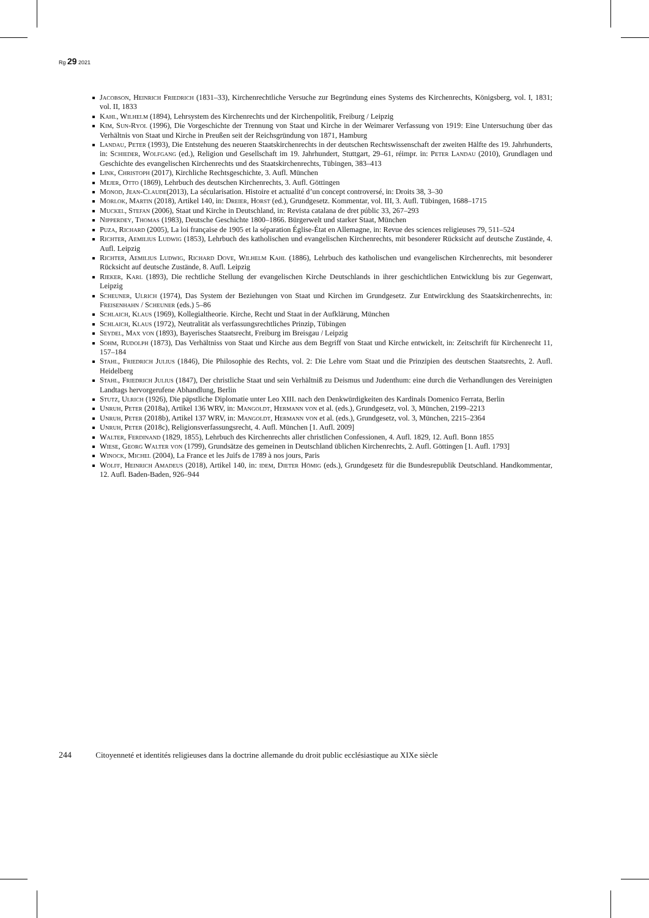Rg 29 2021
Jacobson, Heinrich Friedrich (1831–33), Kirchenrechtliche Versuche zur Begründung eines Systems des Kirchenrechts, Königsberg, vol. I, 1831; vol. II, 1833
Kahl, Wilhelm (1894), Lehrsystem des Kirchenrechts und der Kirchenpolitik, Freiburg / Leipzig
Kim, Sun-Ryol (1996), Die Vorgeschichte der Trennung von Staat und Kirche in der Weimarer Verfassung von 1919: Eine Untersuchung über das Verhältnis von Staat und Kirche in Preußen seit der Reichsgründung von 1871, Hamburg
Landau, Peter (1993), Die Entstehung des neueren Staatskirchenrechts in der deutschen Rechtswissenschaft der zweiten Hälfte des 19. Jahrhunderts, in: Schieder, Wolfgang (ed.), Religion und Gesellschaft im 19. Jahrhundert, Stuttgart, 29–61, réimpr. in: Peter Landau (2010), Grundlagen und Geschichte des evangelischen Kirchenrechts und des Staatskirchenrechts, Tübingen, 383–413
Link, Christoph (2017), Kirchliche Rechtsgeschichte, 3. Aufl. München
Mejer, Otto (1869), Lehrbuch des deutschen Kirchenrechts, 3. Aufl. Göttingen
Monod, Jean-Claude(2013), La sécularisation. Histoire et actualité d’un concept controversé, in: Droits 38, 3–30
Morlok, Martin (2018), Artikel 140, in: Dreier, Horst (ed.), Grundgesetz. Kommentar, vol. III, 3. Aufl. Tübingen, 1688–1715
Muckel, Stefan (2006), Staat und Kirche in Deutschland, in: Revista catalana de dret públic 33, 267–293
Nipperdey, Thomas (1983), Deutsche Geschichte 1800–1866. Bürgerwelt und starker Staat, München
Puza, Richard (2005), La loi française de 1905 et la séparation Église-État en Allemagne, in: Revue des sciences religieuses 79, 511–524
Richter, Aemilius Ludwig (1853), Lehrbuch des katholischen und evangelischen Kirchenrechts, mit besonderer Rücksicht auf deutsche Zustände, 4. Aufl. Leipzig
Richter, Aemilius Ludwig, Richard Dove, Wilhelm Kahl (1886), Lehrbuch des katholischen und evangelischen Kirchenrechts, mit besonderer Rücksicht auf deutsche Zustände, 8. Aufl. Leipzig
Rieker, Karl (1893), Die rechtliche Stellung der evangelischen Kirche Deutschlands in ihrer geschichtlichen Entwicklung bis zur Gegenwart, Leipzig
Scheuner, Ulrich (1974), Das System der Beziehungen von Staat und Kirchen im Grundgesetz. Zur Entwircklung des Staatskirchenrechts, in: Freisenhahn / Scheuner (eds.) 5–86
Schlaich, Klaus (1969), Kollegialtheorie. Kirche, Recht und Staat in der Aufklärung, München
Schlaich, Klaus (1972), Neutralität als verfassungsrechtliches Prinzip, Tübingen
Seydel, Max von (1893), Bayerisches Staatsrecht, Freiburg im Breisgau / Leipzig
Sohm, Rudolph (1873), Das Verhältniss von Staat und Kirche aus dem Begriff von Staat und Kirche entwickelt, in: Zeitschrift für Kirchenrecht 11, 157–184
Stahl, Friedrich Julius (1846), Die Philosophie des Rechts, vol. 2: Die Lehre vom Staat und die Prinzipien des deutschen Staatsrechts, 2. Aufl. Heidelberg
Stahl, Friedrich Julius (1847), Der christliche Staat und sein Verhältniß zu Deismus und Judenthum: eine durch die Verhandlungen des Vereinigten Landtags hervorgerufene Abhandlung, Berlin
Stutz, Ulrich (1926), Die päpstliche Diplomatie unter Leo XIII. nach den Denkwürdigkeiten des Kardinals Domenico Ferrata, Berlin
Unruh, Peter (2018a), Artikel 136 WRV, in: Mangoldt, Hermann von et al. (eds.), Grundgesetz, vol. 3, München, 2199–2213
Unruh, Peter (2018b), Artikel 137 WRV, in: Mangoldt, Hermann von et al. (eds.), Grundgesetz, vol. 3, München, 2215–2364
Unruh, Peter (2018c), Religionsverfassungsrecht, 4. Aufl. München [1. Aufl. 2009]
Walter, Ferdinand (1829, 1855), Lehrbuch des Kirchenrechts aller christlichen Confessionen, 4. Aufl. 1829, 12. Aufl. Bonn 1855
Wiese, Georg Walter von (1799), Grundsätze des gemeinen in Deutschland üblichen Kirchenrechts, 2. Aufl. Göttingen [1. Aufl. 1793]
Winock, Michel (2004), La France et les Juifs de 1789 à nos jours, Paris
Wolff, Heinrich Amadeus (2018), Artikel 140, in: idem, Dieter Hömig (eds.), Grundgesetz für die Bundesrepublik Deutschland. Handkommentar, 12. Aufl. Baden-Baden, 926–944
244 Citoyenneté et identités religieuses dans la doctrine allemande du droit public ecclésiastique au XIXe siècle